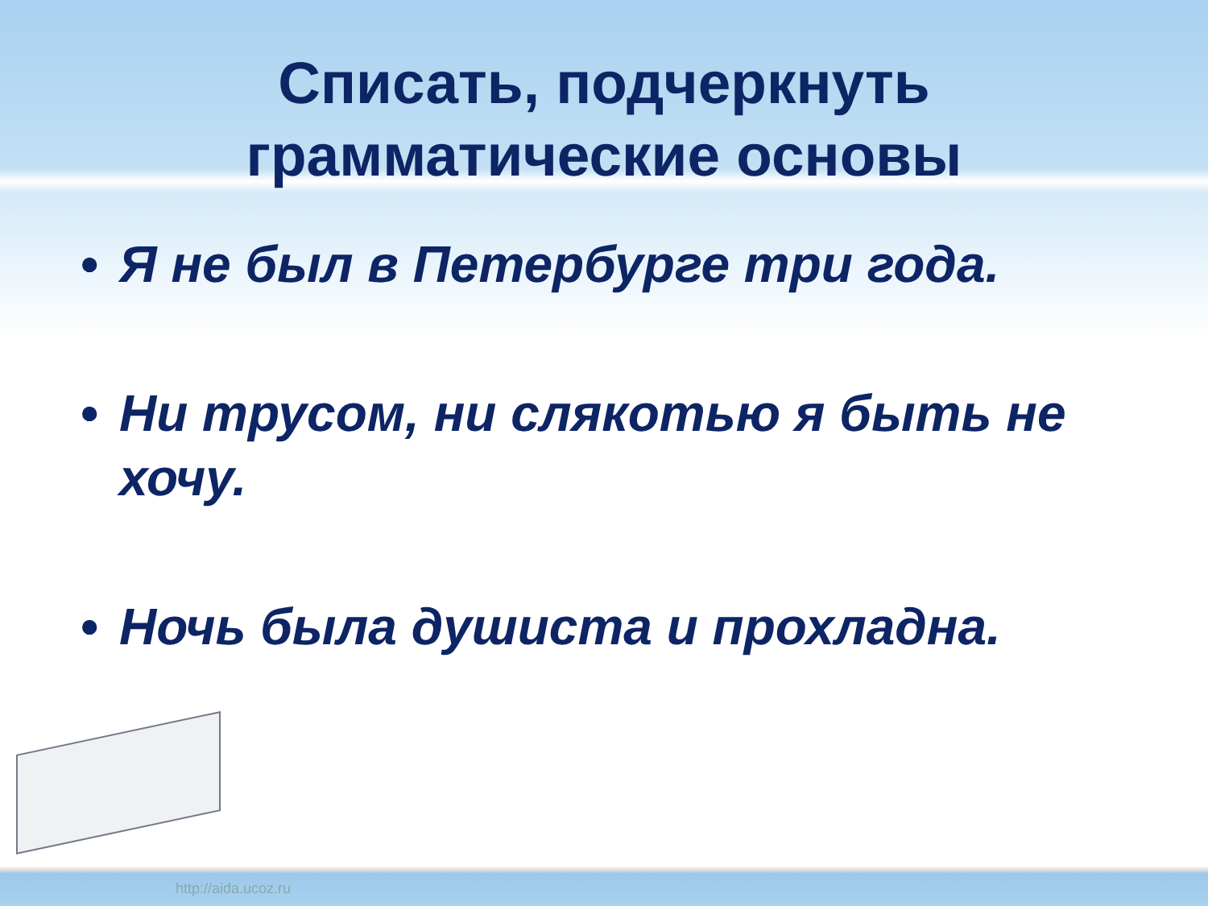Списать, подчеркнуть
грамматические основы
• Я не был в Петербурге три года.
• Ни трусом, ни слякотью я быть не хочу.
• Ночь была душиста и прохладна.
http://aida.ucoz.ru